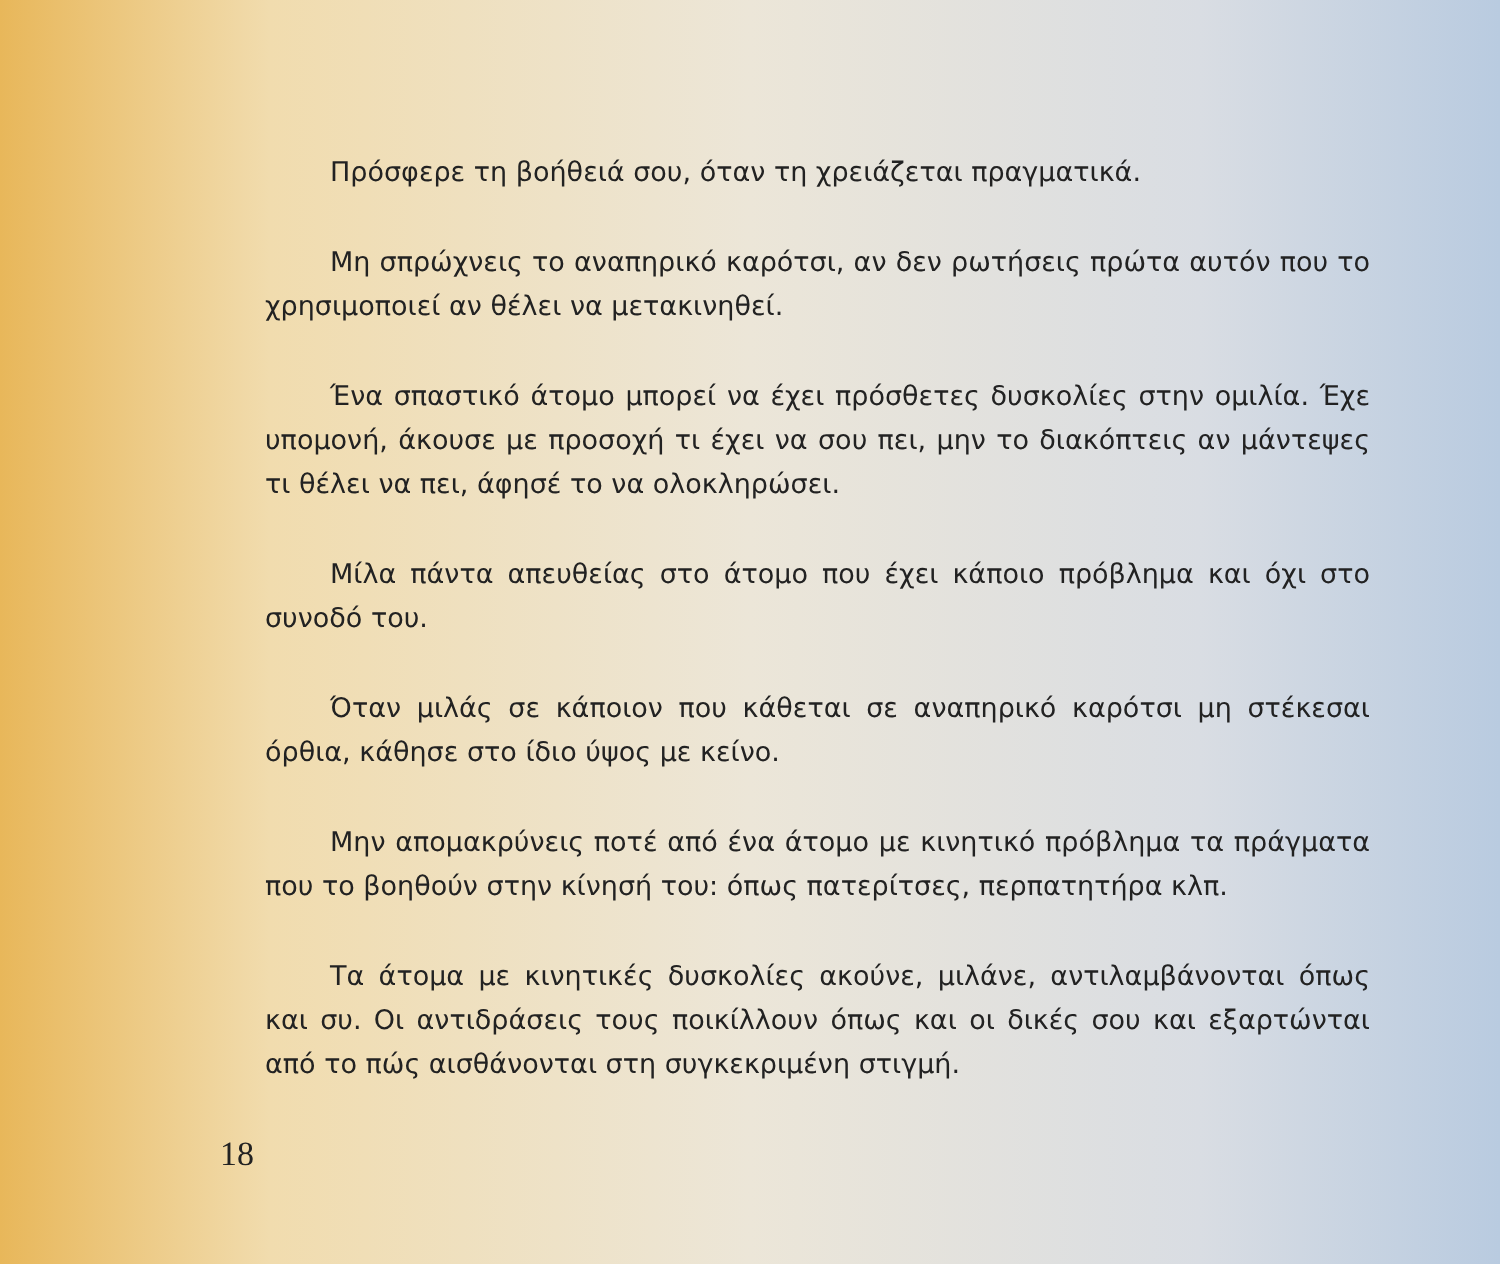Πρόσφερε τη βοήθειά σου, όταν τη χρειάζεται πραγματικά.
Μη σπρώχνεις το αναπηρικό καρότσι, αν δεν ρωτήσεις πρώτα αυτόν που το χρησιμοποιεί αν θέλει να μετακινηθεί.
Ένα σπαστικό άτομο μπορεί να έχει πρόσθετες δυσκολίες στην ομιλία. Έχε υπομονή, άκουσε με προσοχή τι έχει να σου πει, μην το διακόπτεις αν μάντεψες τι θέλει να πει, άφησέ το να ολοκληρώσει.
Μίλα πάντα απευθείας στο άτομο που έχει κάποιο πρόβλημα και όχι στο συνοδό του.
Όταν μιλάς σε κάποιον που κάθεται σε αναπηρικό καρότσι μη στέκεσαι όρθια, κάθησε στο ίδιο ύψος με κείνο.
Μην απομακρύνεις ποτέ από ένα άτομο με κινητικό πρόβλημα τα πράγματα που το βοηθούν στην κίνησή του: όπως πατερίτσες, περπατητήρα κλπ.
Τα άτομα με κινητικές δυσκολίες ακούνε, μιλάνε, αντιλαμβάνονται όπως και συ. Οι αντιδράσεις τους ποικίλλουν όπως και οι δικές σου και εξαρτώνται από το πώς αισθάνονται στη συγκεκριμένη στιγμή.
18